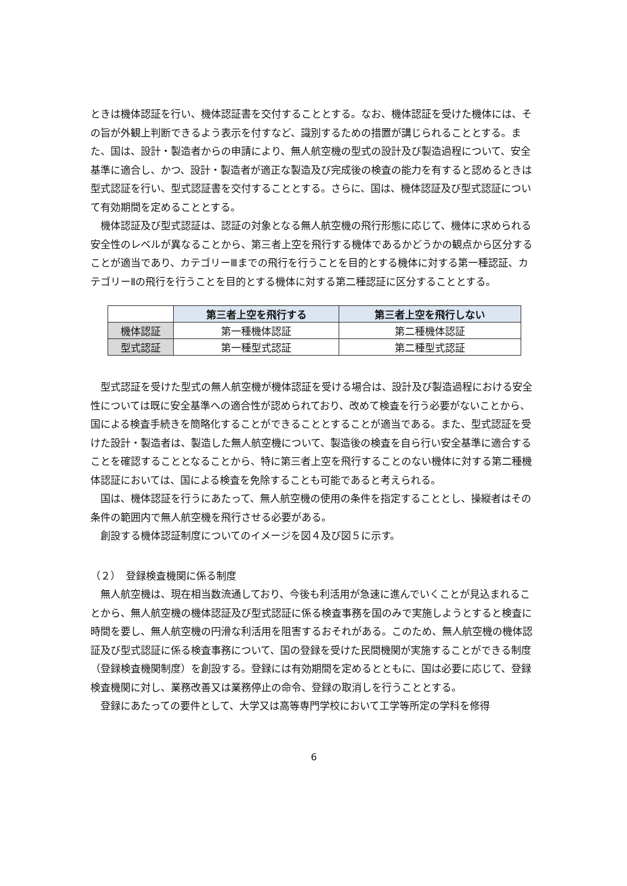ときは機体認証を行い、機体認証書を交付することとする。なお、機体認証を受けた機体には、その旨が外観上判断できるよう表示を付すなど、識別するための措置が講じられることとする。また、国は、設計・製造者からの申請により、無人航空機の型式の設計及び製造過程について、安全基準に適合し、かつ、設計・製造者が適正な製造及び完成後の検査の能力を有すると認めるときは型式認証を行い、型式認証書を交付することとする。さらに、国は、機体認証及び型式認証について有効期間を定めることとする。
機体認証及び型式認証は、認証の対象となる無人航空機の飛行形態に応じて、機体に求められる安全性のレベルが異なることから、第三者上空を飛行する機体であるかどうかの観点から区分することが適当であり、カテゴリーⅢまでの飛行を行うことを目的とする機体に対する第一種認証、カテゴリーⅡの飛行を行うことを目的とする機体に対する第二種認証に区分することとする。
| | 第三者上空を飛行する | 第三者上空を飛行しない |
| 機体認証 | 第一種機体認証 | 第二種機体認証 |
| 型式認証 | 第一種型式認証 | 第二種型式認証 |
型式認証を受けた型式の無人航空機が機体認証を受ける場合は、設計及び製造過程における安全性については既に安全基準への適合性が認められており、改めて検査を行う必要がないことから、国による検査手続きを簡略化することができることとすることが適当である。また、型式認証を受けた設計・製造者は、製造した無人航空機について、製造後の検査を自ら行い安全基準に適合することを確認することとなることから、特に第三者上空を飛行することのない機体に対する第二種機体認証においては、国による検査を免除することも可能であると考えられる。
国は、機体認証を行うにあたって、無人航空機の使用の条件を指定することとし、操縦者はその条件の範囲内で無人航空機を飛行させる必要がある。
創設する機体認証制度についてのイメージを図４及び図５に示す。
（２）　登録検査機関に係る制度
無人航空機は、現在相当数流通しており、今後も利活用が急速に進んでいくことが見込まれることから、無人航空機の機体認証及び型式認証に係る検査事務を国のみで実施しようとすると検査に時間を要し、無人航空機の円滑な利活用を阻害するおそれがある。このため、無人航空機の機体認証及び型式認証に係る検査事務について、国の登録を受けた民間機関が実施することができる制度（登録検査機関制度）を創設する。登録には有効期間を定めるとともに、国は必要に応じて、登録検査機関に対し、業務改善又は業務停止の命令、登録の取消しを行うこととする。
登録にあたっての要件として、大学又は高等専門学校において工学等所定の学科を修得
6